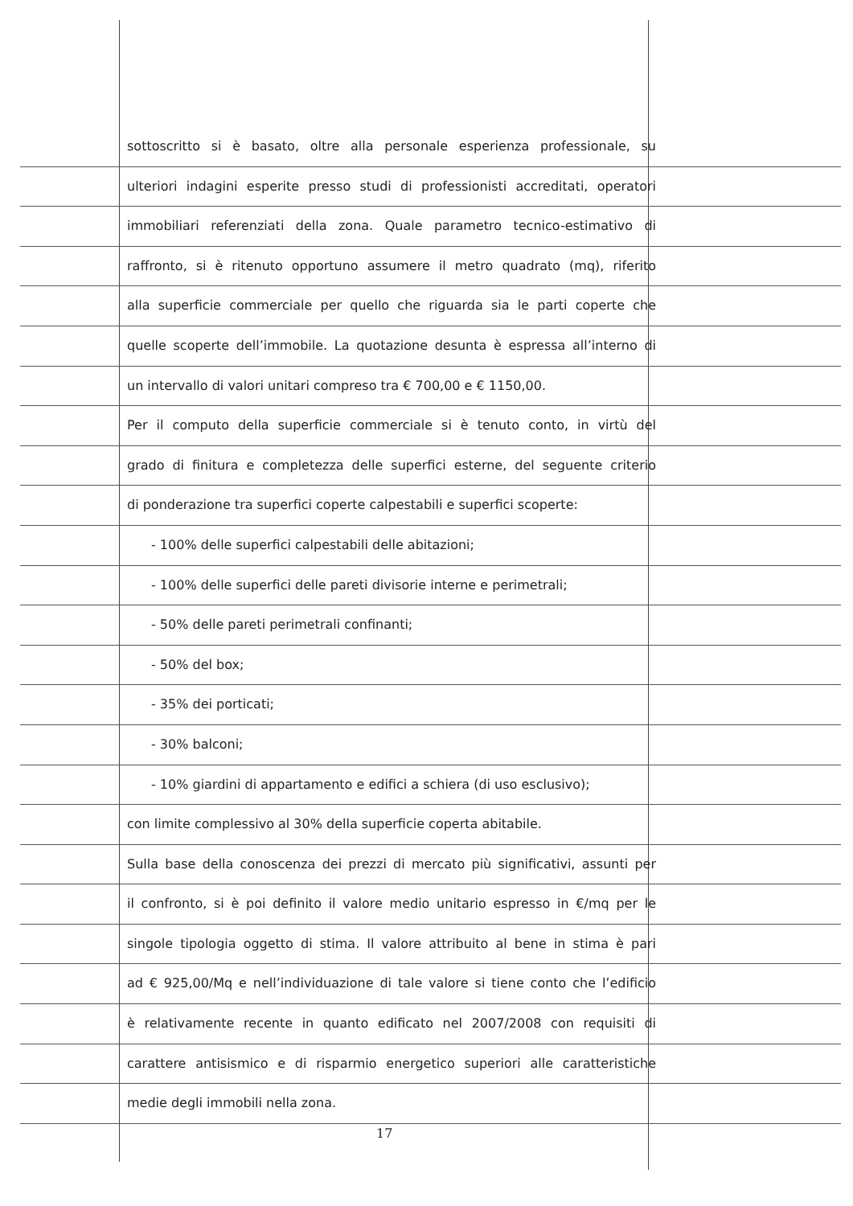sottoscritto si è basato, oltre alla personale esperienza professionale, su
ulteriori indagini esperite presso studi di professionisti accreditati, operatori
immobiliari referenziati della zona. Quale parametro tecnico-estimativo di
raffronto, si è ritenuto opportuno assumere il metro quadrato (mq), riferito
alla superficie commerciale per quello che riguarda sia le parti coperte che
quelle scoperte dell’immobile. La quotazione desunta è espressa all’interno di
un intervallo di valori unitari compreso tra € 700,00 e € 1150,00.
Per il computo della superficie commerciale si è tenuto conto, in virtù del
grado di finitura e completezza delle superfici esterne, del seguente criterio
di ponderazione tra superfici coperte calpestabili e superfici scoperte:
- 100% delle superfici calpestabili delle abitazioni;
- 100% delle superfici delle pareti divisorie interne e perimetrali;
- 50% delle pareti perimetrali confinanti;
- 50% del box;
- 35% dei porticati;
- 30% balconi;
- 10% giardini di appartamento e edifici a schiera (di uso esclusivo);
con limite complessivo al 30% della superficie coperta abitabile.
Sulla base della conoscenza dei prezzi di mercato più significativi, assunti per
il confronto, si è poi definito il valore medio unitario espresso in €/mq per le
singole tipologia oggetto di stima. Il valore attribuito al bene in stima è pari
ad € 925,00/Mq e nell’individuazione di tale valore si tiene conto che l’edificio
è relativamente recente in quanto edificato nel 2007/2008 con requisiti di
carattere antisismico e di risparmio energetico superiori alle caratteristiche
medie degli immobili nella zona.
17